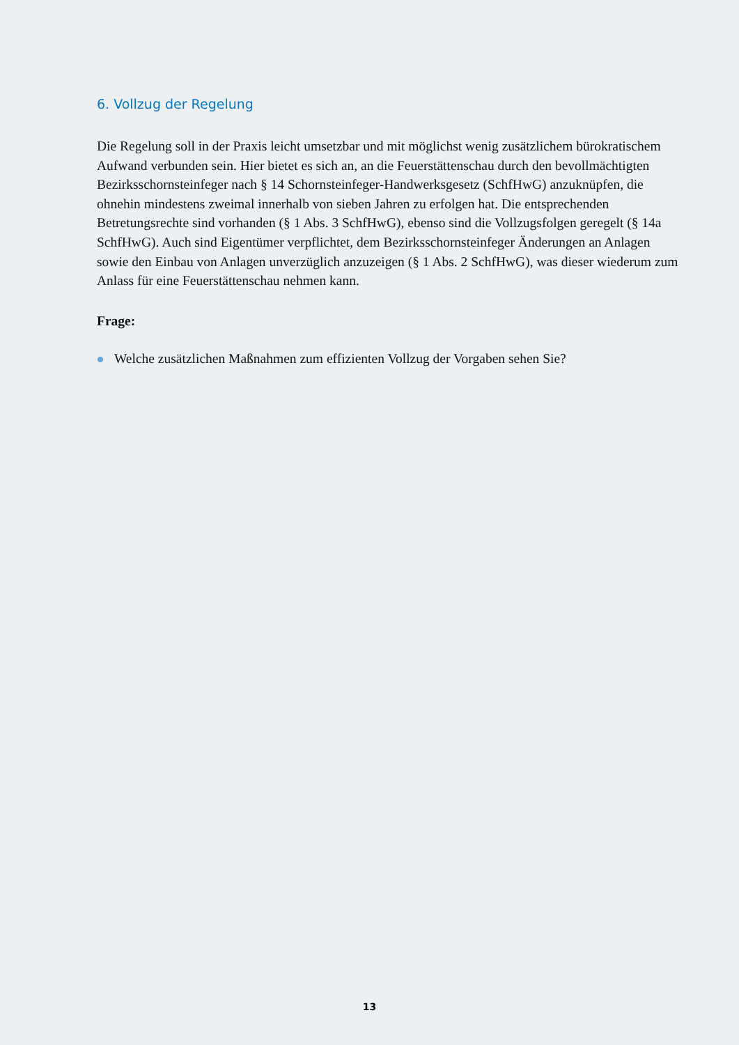6. Vollzug der Regelung
Die Regelung soll in der Praxis leicht umsetzbar und mit möglichst wenig zusätzlichem bürokratischem Aufwand verbunden sein. Hier bietet es sich an, an die Feuerstättenschau durch den bevollmächtigten Bezirksschornsteinfeger nach § 14 Schornsteinfeger-Handwerksgesetz (SchfHwG) anzuknüpfen, die ohnehin mindestens zweimal innerhalb von sieben Jahren zu erfolgen hat. Die entsprechenden Betretungsrechte sind vorhanden (§ 1 Abs. 3 SchfHwG), ebenso sind die Vollzugsfolgen geregelt (§ 14a SchfHwG). Auch sind Eigentümer verpflichtet, dem Bezirksschornsteinfeger Änderungen an Anlagen sowie den Einbau von Anlagen unverzüglich anzuzeigen (§ 1 Abs. 2 SchfHwG), was dieser wiederum zum Anlass für eine Feuerstättenschau nehmen kann.
Frage:
Welche zusätzlichen Maßnahmen zum effizienten Vollzug der Vorgaben sehen Sie?
13